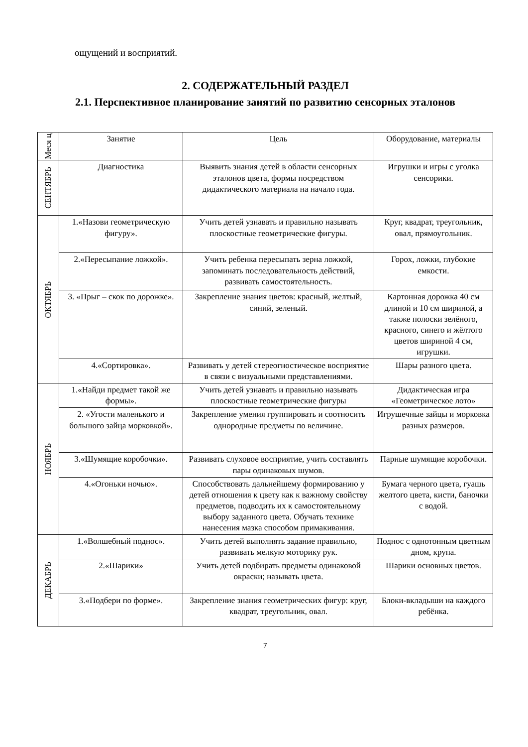ощущений и восприятий.
2. СОДЕРЖАТЕЛЬНЫЙ РАЗДЕЛ
2.1. Перспективное планирование занятий по развитию сенсорных эталонов
| Меся ц | Занятие | Цель | Оборудование, материалы |
| --- | --- | --- | --- |
| СЕНТЯБРЬ | Диагностика | Выявить знания детей в области сенсорных эталонов цвета, формы посредством дидактического материала на начало года. | Игрушки и игры с уголка сенсорики. |
| ОКТЯБРЬ | 1.«Назови геометрическую фигуру». | Учить детей узнавать и правильно называть плоскостные геометрические фигуры. | Круг, квадрат, треугольник, овал, прямоугольник. |
| | 2.«Пересыпание ложкой». | Учить ребенка пересыпать зерна ложкой, запоминать последовательность действий, развивать самостоятельность. | Горох, ложки, глубокие емкости. |
| | 3. «Прыг – скок по дорожке». | Закрепление знания цветов: красный, желтый, синий, зеленый. | Картонная дорожка 40 см длиной и 10 см шириной, а также полоски зелёного, красного, синего и жёлтого цветов шириной 4 см, игрушки. |
| | 4.«Сортировка». | Развивать у детей стереогностическое восприятие в связи с визуальными представлениями. | Шары разного цвета. |
| НОЯБРЬ | 1.«Найди предмет такой же формы». | Учить детей узнавать и правильно называть плоскостные геометрические фигуры | Дидактическая игра «Геометрическое лото» |
| | 2. «Угости маленького и большого зайца морковкой». | Закрепление умения группировать и соотносить однородные предметы по величине. | Игрушечные зайцы и морковка разных размеров. |
| | 3.«Шумящие коробочки». | Развивать слуховое восприятие, учить составлять пары одинаковых шумов. | Парные шумящие коробочки. |
| | 4.«Огоньки ночью». | Способствовать дальнейшему формированию у детей отношения к цвету как к важному свойству предметов, подводить их к самостоятельному выбору заданного цвета. Обучать технике нанесения мазка способом примакивания. | Бумага черного цвета, гуашь желтого цвета, кисти, баночки с водой. |
| ДЕКАБРЬ | 1.«Волшебный поднос». | Учить детей выполнять задание правильно, развивать мелкую моторику рук. | Поднос с однотонным цветным дном, крупа. |
| | 2.«Шарики» | Учить детей подбирать предметы одинаковой окраски; называть цвета. | Шарики основных цветов. |
| | 3.«Подбери по форме». | Закрепление знания геометрических фигур: круг, квадрат, треугольник, овал. | Блоки-вкладыши на каждого ребёнка. |
7